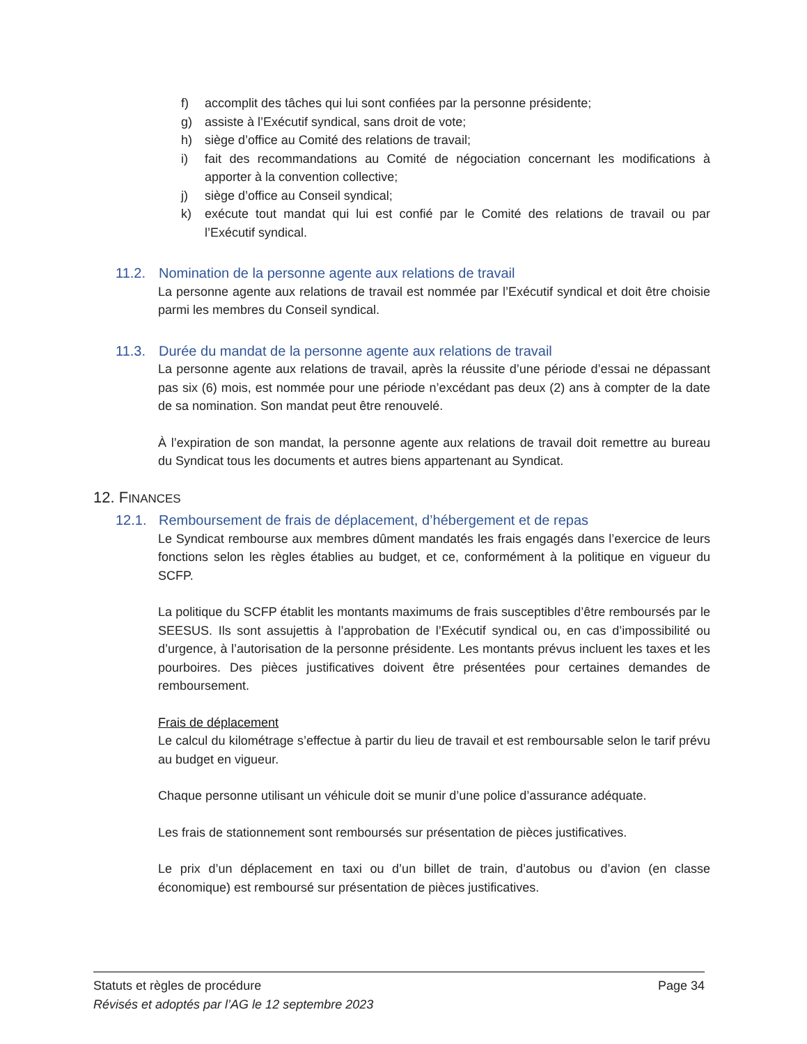f) accomplit des tâches qui lui sont confiées par la personne présidente;
g) assiste à l’Exécutif syndical, sans droit de vote;
h) siège d’office au Comité des relations de travail;
i) fait des recommandations au Comité de négociation concernant les modifications à apporter à la convention collective;
j) siège d’office au Conseil syndical;
k) exécute tout mandat qui lui est confié par le Comité des relations de travail ou par l’Exécutif syndical.
11.2. Nomination de la personne agente aux relations de travail
La personne agente aux relations de travail est nommée par l’Exécutif syndical et doit être choisie parmi les membres du Conseil syndical.
11.3. Durée du mandat de la personne agente aux relations de travail
La personne agente aux relations de travail, après la réussite d’une période d’essai ne dépassant pas six (6) mois, est nommée pour une période n’excédant pas deux (2) ans à compter de la date de sa nomination. Son mandat peut être renouvelé.
À l’expiration de son mandat, la personne agente aux relations de travail doit remettre au bureau du Syndicat tous les documents et autres biens appartenant au Syndicat.
12. FINANCES
12.1. Remboursement de frais de déplacement, d’hébergement et de repas
Le Syndicat rembourse aux membres dûment mandatés les frais engagés dans l’exercice de leurs fonctions selon les règles établies au budget, et ce, conformément à la politique en vigueur du SCFP.
La politique du SCFP établit les montants maximums de frais susceptibles d’être remboursés par le SEESUS. Ils sont assujettis à l’approbation de l’Exécutif syndical ou, en cas d’impossibilité ou d’urgence, à l’autorisation de la personne présidente. Les montants prévus incluent les taxes et les pourboires. Des pièces justificatives doivent être présentées pour certaines demandes de remboursement.
Frais de déplacement
Le calcul du kilométrage s’effectue à partir du lieu de travail et est remboursable selon le tarif prévu au budget en vigueur.
Chaque personne utilisant un véhicule doit se munir d’une police d’assurance adéquate.
Les frais de stationnement sont remboursés sur présentation de pièces justificatives.
Le prix d’un déplacement en taxi ou d’un billet de train, d’autobus ou d’avion (en classe économique) est remboursé sur présentation de pièces justificatives.
Statuts et règles de procédure Page 34
Révisés et adoptés par l’AG le 12 septembre 2023